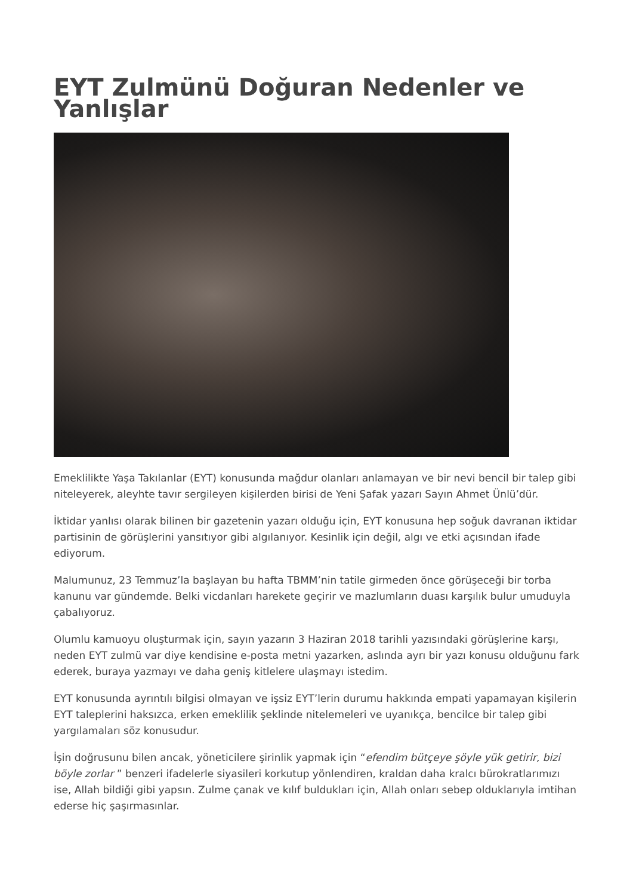EYT Zulmünü Doğuran Nedenler ve Yanlışlar
Emeklilikte Yaşa Takılanlar (EYT) konusunda mağdur olanları anlamayan ve bir nevi bencil bir talep gibi niteleyerek, aleyhte tavır sergileyen kişilerden birisi de Yeni Şafak yazarı Sayın Ahmet Ünlü’dür.
İktidar yanlısı olarak bilinen bir gazetenin yazarı olduğu için, EYT konusuna hep soğuk davranan iktidar partisinin de görüşlerini yansıtıyor gibi algılanıyor. Kesinlik için değil, algı ve etki açısından ifade ediyorum.
Malumunuz, 23 Temmuz’la başlayan bu hafta TBMM’nin tatile girmeden önce görüşeceği bir torba kanunu var gündemde. Belki vicdanları harekete geçirir ve mazlumların duası karşılık bulur umuduyla çabalıyoruz.
Olumlu kamuoyu oluşturmak için, sayın yazarın 3 Haziran 2018 tarihli yazısındaki görüşlerine karşı, neden EYT zulmü var diye kendisine e-posta metni yazarken, aslında ayrı bir yazı konusu olduğunu fark ederek, buraya yazmayı ve daha geniş kitlelere ulaşmayı istedim.
EYT konusunda ayrıntılı bilgisi olmayan ve işsiz EYT’lerin durumu hakkında empati yapamayan kişilerin EYT taleplerini haksızca, erken emeklilik şeklinde nitelemeleri ve uyanıkça, bencilce bir talep gibi yargılamaları söz konusudur.
İşin doğrusunu bilen ancak, yöneticilere şirinlik yapmak için “efendim bütçeye şöyle yük getirir, bizi böyle zorlar ” benzeri ifadelerle siyasileri korkutup yönlendiren, kraldan daha kralcı bürokratlarımızı ise, Allah bildiği gibi yapsın. Zulme çanak ve kılıf buldukları için, Allah onları sebep olduklarıyla imtihan ederse hiç şaşırmasınlar.